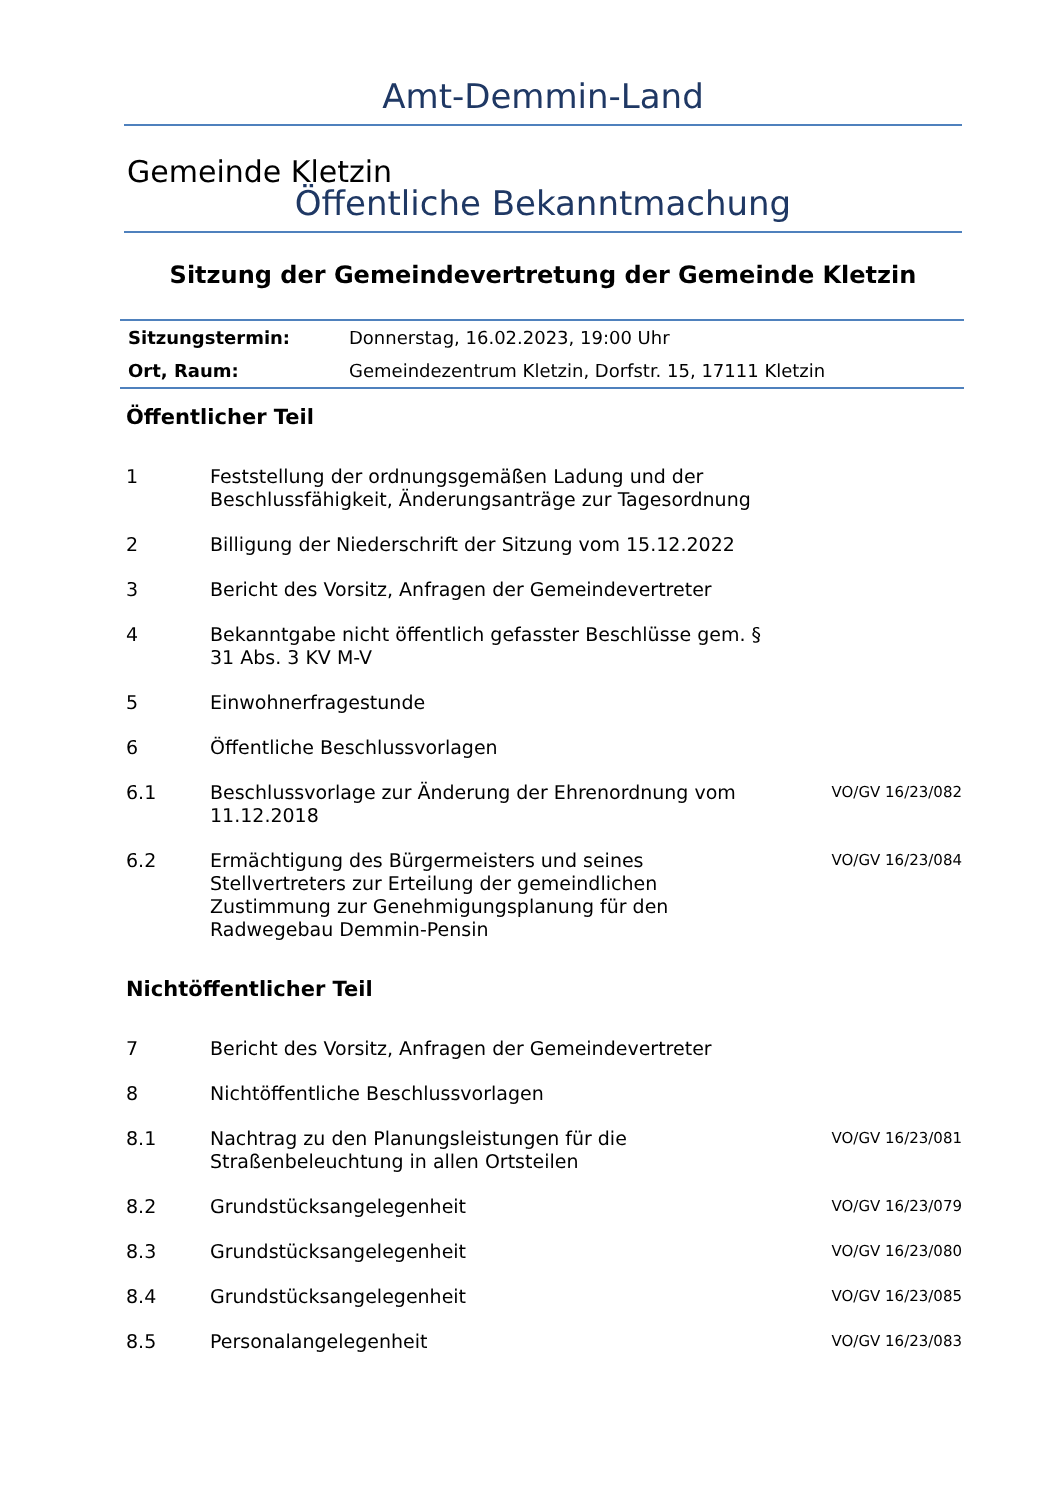Amt-Demmin-Land
Gemeinde Kletzin
Öffentliche Bekanntmachung
Sitzung der Gemeindevertretung der Gemeinde Kletzin
| Sitzungstermin: | Donnerstag, 16.02.2023, 19:00 Uhr |
| Ort, Raum: | Gemeindezentrum Kletzin, Dorfstr. 15, 17111 Kletzin |
Öffentlicher Teil
| 1 | Feststellung der ordnungsgemäßen Ladung und der Beschlussfähigkeit, Änderungsanträge zur Tagesordnung | |
| 2 | Billigung der Niederschrift der Sitzung vom 15.12.2022 | |
| 3 | Bericht des Vorsitz, Anfragen der Gemeindevertreter | |
| 4 | Bekanntgabe nicht öffentlich gefasster Beschlüsse gem. § 31 Abs. 3 KV M-V | |
| 5 | Einwohnerfragestunde | |
| 6 | Öffentliche Beschlussvorlagen | |
| 6.1 | Beschlussvorlage zur Änderung der Ehrenordnung vom 11.12.2018 | VO/GV 16/23/082 |
| 6.2 | Ermächtigung des Bürgermeisters und seines Stellvertreters zur Erteilung der gemeindlichen Zustimmung zur Genehmigungsplanung für den Radwegebau Demmin-Pensin | VO/GV 16/23/084 |
Nichtöffentlicher Teil
| 7 | Bericht des Vorsitz, Anfragen der Gemeindevertreter | |
| 8 | Nichtöffentliche Beschlussvorlagen | |
| 8.1 | Nachtrag zu den Planungsleistungen für die Straßenbeleuchtung in allen Ortsteilen | VO/GV 16/23/081 |
| 8.2 | Grundstücksangelegenheit | VO/GV 16/23/079 |
| 8.3 | Grundstücksangelegenheit | VO/GV 16/23/080 |
| 8.4 | Grundstücksangelegenheit | VO/GV 16/23/085 |
| 8.5 | Personalangelegenheit | VO/GV 16/23/083 |